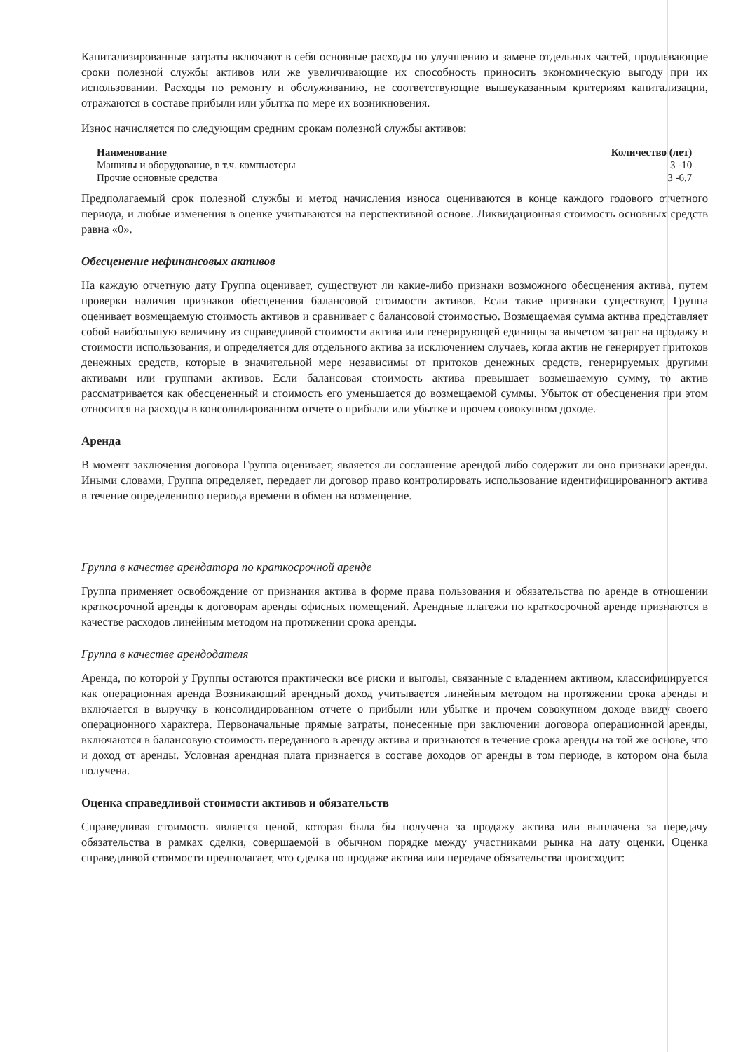Капитализированные затраты включают в себя основные расходы по улучшению и замене отдельных частей, продлевающие сроки полезной службы активов или же увеличивающие их способность приносить экономическую выгоду при их использовании. Расходы по ремонту и обслуживанию, не соответствующие вышеуказанным критериям капитализации, отражаются в составе прибыли или убытка по мере их возникновения.
Износ начисляется по следующим средним срокам полезной службы активов:
| Наименование | Количество (лет) |
| --- | --- |
| Машины и оборудование, в т.ч. компьютеры | 3 -10 |
| Прочие основные средства | 3 -6,7 |
Предполагаемый срок полезной службы и метод начисления износа оцениваются в конце каждого годового отчетного периода, и любые изменения в оценке учитываются на перспективной основе. Ликвидационная стоимость основных средств равна «0».
Обесценение нефинансовых активов
На каждую отчетную дату Группа оценивает, существуют ли какие-либо признаки возможного обесценения актива, путем проверки наличия признаков обесценения балансовой стоимости активов. Если такие признаки существуют, Группа оценивает возмещаемую стоимость активов и сравнивает с балансовой стоимостью. Возмещаемая сумма актива представляет собой наибольшую величину из справедливой стоимости актива или генерирующей единицы за вычетом затрат на продажу и стоимости использования, и определяется для отдельного актива за исключением случаев, когда актив не генерирует притоков денежных средств, которые в значительной мере независимы от притоков денежных средств, генерируемых другими активами или группами активов. Если балансовая стоимость актива превышает возмещаемую сумму, то актив рассматривается как обесцененный и стоимость его уменьшается до возмещаемой суммы. Убыток от обесценения при этом относится на расходы в консолидированном отчете о прибыли или убытке и прочем совокупном доходе.
Аренда
В момент заключения договора Группа оценивает, является ли соглашение арендой либо содержит ли оно признаки аренды. Иными словами, Группа определяет, передает ли договор право контролировать использование идентифицированного актива в течение определенного периода времени в обмен на возмещение.
Группа в качестве арендатора по краткосрочной аренде
Группа применяет освобождение от признания актива в форме права пользования и обязательства по аренде в отношении краткосрочной аренды к договорам аренды офисных помещений. Арендные платежи по краткосрочной аренде признаются в качестве расходов линейным методом на протяжении срока аренды.
Группа в качестве арендодателя
Аренда, по которой у Группы остаются практически все риски и выгоды, связанные с владением активом, классифицируется как операционная аренда Возникающий арендный доход учитывается линейным методом на протяжении срока аренды и включается в выручку в консолидированном отчете о прибыли или убытке и прочем совокупном доходе ввиду своего операционного характера. Первоначальные прямые затраты, понесенные при заключении договора операционной аренды, включаются в балансовую стоимость переданного в аренду актива и признаются в течение срока аренды на той же основе, что и доход от аренды. Условная арендная плата признается в составе доходов от аренды в том периоде, в котором она была получена.
Оценка справедливой стоимости активов и обязательств
Справедливая стоимость является ценой, которая была бы получена за продажу актива или выплачена за передачу обязательства в рамках сделки, совершаемой в обычном порядке между участниками рынка на дату оценки. Оценка справедливой стоимости предполагает, что сделка по продаже актива или передаче обязательства происходит: